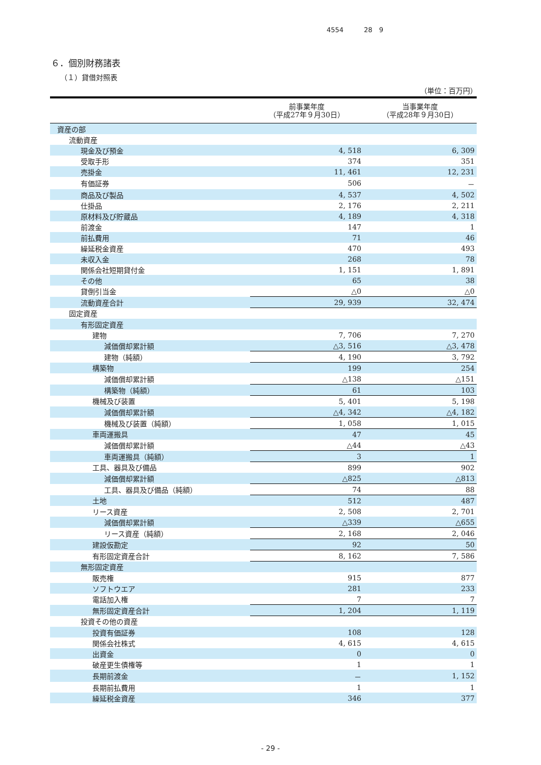4554 28　9
６．個別財務諸表
（１）貸借対照表
（単位：百万円）
| | 前事業年度 （平成27年９月30日） | 当事業年度 （平成28年９月30日） |
| --- | --- | --- |
| 資産の部 | | |
| 流動資産 | | |
| 現金及び預金 | 4, 518 | 6, 309 |
| 受取手形 | 374 | 351 |
| 売掛金 | 11, 461 | 12, 231 |
| 有価証券 | 506 | － |
| 商品及び製品 | 4, 537 | 4, 502 |
| 仕掛品 | 2, 176 | 2, 211 |
| 原材料及び貯蔵品 | 4, 189 | 4, 318 |
| 前渡金 | 147 | 1 |
| 前払費用 | 71 | 46 |
| 繰延税金資産 | 470 | 493 |
| 未収入金 | 268 | 78 |
| 関係会社短期貸付金 | 1, 151 | 1, 891 |
| その他 | 65 | 38 |
| 貸倒引当金 | △0 | △0 |
| 流動資産合計 | 29, 939 | 32, 474 |
| 固定資産 | | |
| 有形固定資産 | | |
| 建物 | 7, 706 | 7, 270 |
| 減価償却累計額 | △3, 516 | △3, 478 |
| 建物（純額） | 4, 190 | 3, 792 |
| 構築物 | 199 | 254 |
| 減価償却累計額 | △138 | △151 |
| 構築物（純額） | 61 | 103 |
| 機械及び装置 | 5, 401 | 5, 198 |
| 減価償却累計額 | △4, 342 | △4, 182 |
| 機械及び装置（純額） | 1, 058 | 1, 015 |
| 車両運搬具 | 47 | 45 |
| 減価償却累計額 | △44 | △43 |
| 車両運搬具（純額） | 3 | 1 |
| 工具、器具及び備品 | 899 | 902 |
| 減価償却累計額 | △825 | △813 |
| 工具、器具及び備品（純額） | 74 | 88 |
| 土地 | 512 | 487 |
| リース資産 | 2, 508 | 2, 701 |
| 減価償却累計額 | △339 | △655 |
| リース資産（純額） | 2, 168 | 2, 046 |
| 建設仮勘定 | 92 | 50 |
| 有形固定資産合計 | 8, 162 | 7, 586 |
| 無形固定資産 | | |
| 販売権 | 915 | 877 |
| ソフトウエア | 281 | 233 |
| 電話加入権 | 7 | 7 |
| 無形固定資産合計 | 1, 204 | 1, 119 |
| 投資その他の資産 | | |
| 投資有価証券 | 108 | 128 |
| 関係会社株式 | 4, 615 | 4, 615 |
| 出資金 | 0 | 0 |
| 破産更生債権等 | 1 | 1 |
| 長期前渡金 | － | 1, 152 |
| 長期前払費用 | 1 | 1 |
| 繰延税金資産 | 346 | 377 |
- 29 -